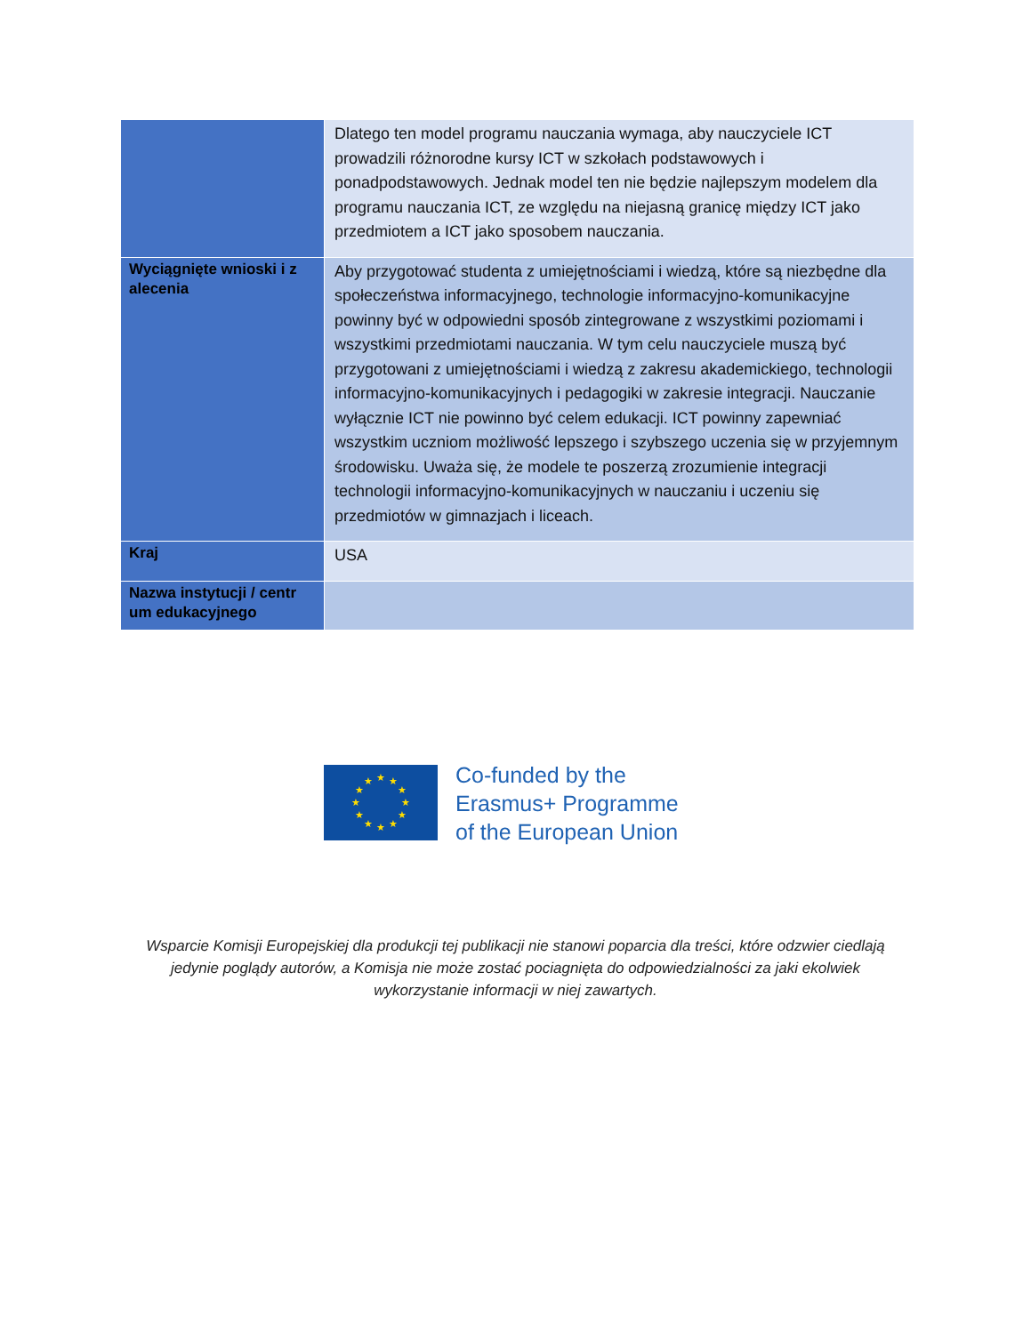| | Dlatego ten model programu nauczania wymaga, aby nauczyciele ICT prowadzili różnorodne kursy ICT w szkołach podstawowych i ponadpodstawowych. Jednak model ten nie będzie najlepszym modelem dla programu nauczania ICT, ze względu na niejasną granicę między ICT jako przedmiotem a ICT jako sposobem nauczania. |
| Wyciągnięte wnioski i z alecenia | Aby przygotować studenta z umiejętnościami i wiedzą, które są niezbędne dla społeczeństwa informacyjnego, technologie informacyjno-komunikacyjne powinny być w odpowiedni sposób zintegrowane z wszystkimi poziomami i wszystkimi przedmiotami nauczania. W tym celu nauczyciele muszą być przygotowani z umiejętnościami i wiedzą z zakresu akademickiego, technologii informacyjno-komunikacyjnych i pedagogiki w zakresie integracji. Nauczanie wyłącznie ICT nie powinno być celem edukacji. ICT powinny zapewniać wszystkim uczniom możliwość lepszego i szybszego uczenia się w przyjemnym środowisku. Uważa się, że modele te poszerzą zrozumienie integracji technologii informacyjno-komunikacyjnych w nauczaniu i uczeniu się przedmiotów w gimnazjach i liceach. |
| Kraj | USA |
| Nazwa instytucji / centr um edukacyjnego | |
★
★
★
★
★
★
★
★
★
★
★
★
Co-funded by the
Erasmus+ Programme
of the European Union
Wsparcie Komisji Europejskiej dla produkcji tej publikacji nie stanowi poparcia dla treści, które odzwier ciedlają jedynie poglądy autorów, a Komisja nie może zostać pociagnięta do odpowiedzialności za jaki ekolwiek wykorzystanie informacji w niej zawartych.